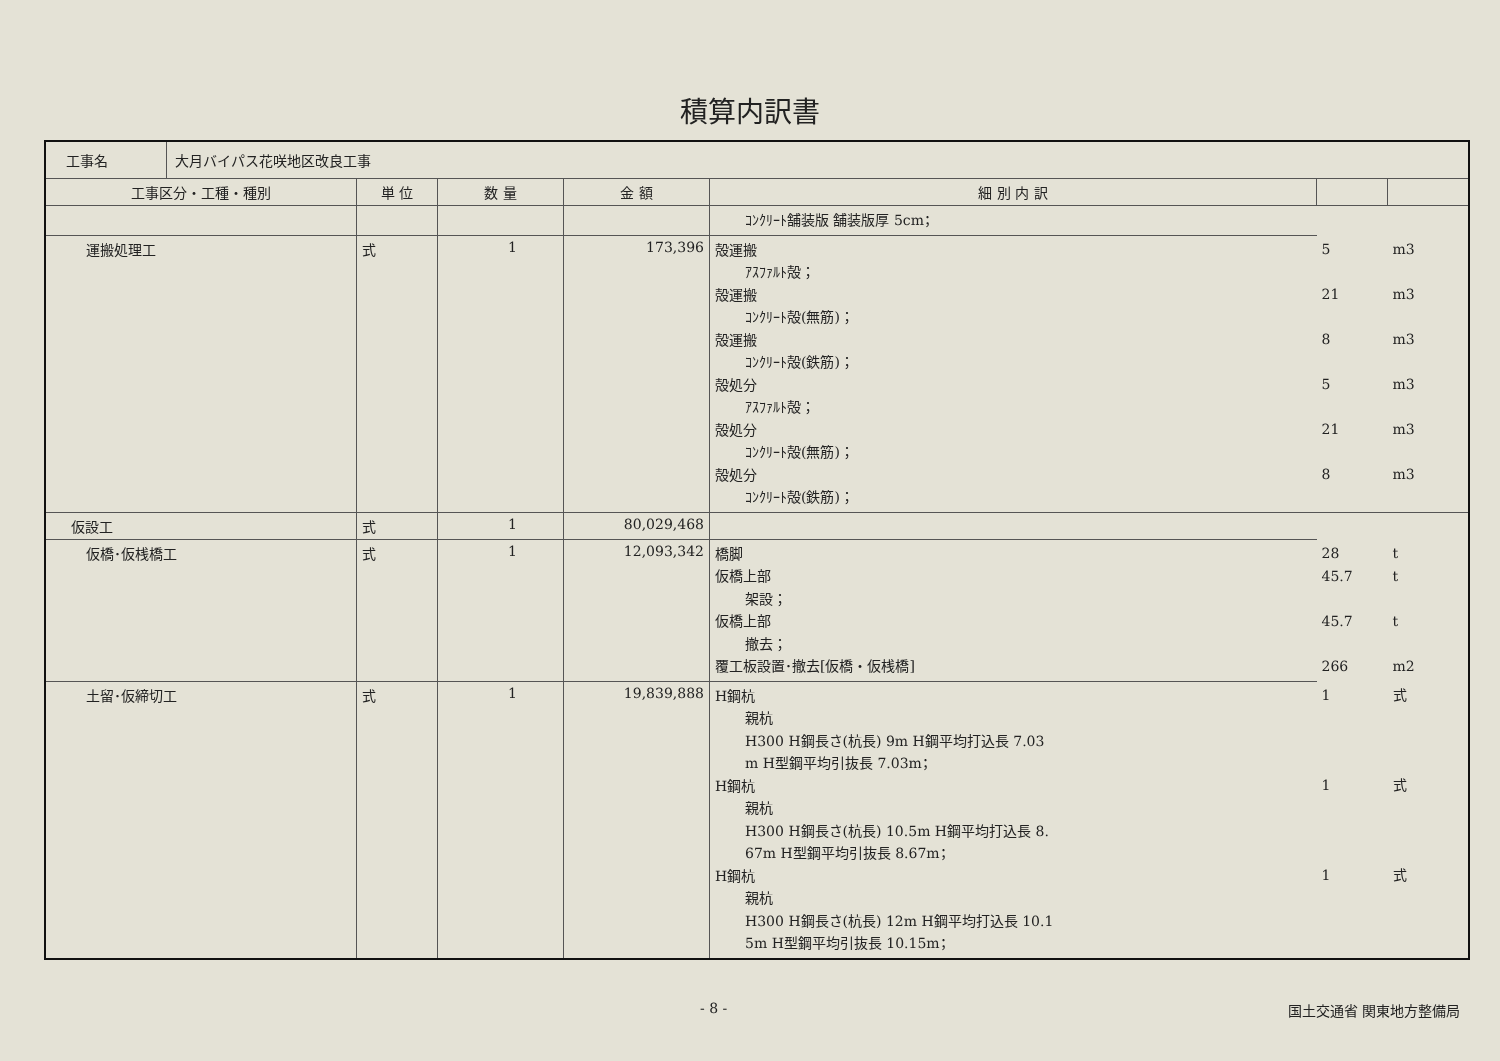積算内訳書
| 工事名 | 大月バイパス花咲地区改良工事 |
| 工事区分・工種・種別 | 単 位 | 数 量 | 金 額 | 細 別 内 訳 | | |
| --- | --- | --- | --- | --- | --- | --- |
| | | | | ｺﾝｸﾘｰﾄ舗装版 舗装版厚 5cm； | | |
| 運搬処理工 | 式 | 1 | 173,396 | 殻運搬 ｱｽﾌｧﾙﾄ殻； 殻運搬 ｺﾝｸﾘｰﾄ殻(無筋)； 殻運搬 ｺﾝｸﾘｰﾄ殻(鉄筋)； 殻処分 ｱｽﾌｧﾙﾄ殻； 殻処分 ｺﾝｸﾘｰﾄ殻(無筋)； 殻処分 ｺﾝｸﾘｰﾄ殻(鉄筋)； | 5 21 8 5 21 8 | m3 m3 m3 m3 m3 m3 |
| 仮設工 | 式 | 1 | 80,029,468 | | | |
| 仮橋･仮桟橋工 | 式 | 1 | 12,093,342 | 橋脚 仮橋上部 架設； 仮橋上部 撤去； 覆工板設置･撤去[仮橋・仮桟橋] | 28 45.7 45.7 266 | t t t m2 |
| 土留･仮締切工 | 式 | 1 | 19,839,888 | H鋼杭 親杭 H300 H鋼長さ(杭長) 9m H鋼平均打込長 7.03 m H型鋼平均引抜長 7.03m； H鋼杭 親杭 H300 H鋼長さ(杭長) 10.5m H鋼平均打込長 8. 67m H型鋼平均引抜長 8.67m； H鋼杭 親杭 H300 H鋼長さ(杭長) 12m H鋼平均打込長 10.1 5m H型鋼平均引抜長 10.15m； | 1 1 1 | 式 式 式 |
- 8 - 国土交通省 関東地方整備局